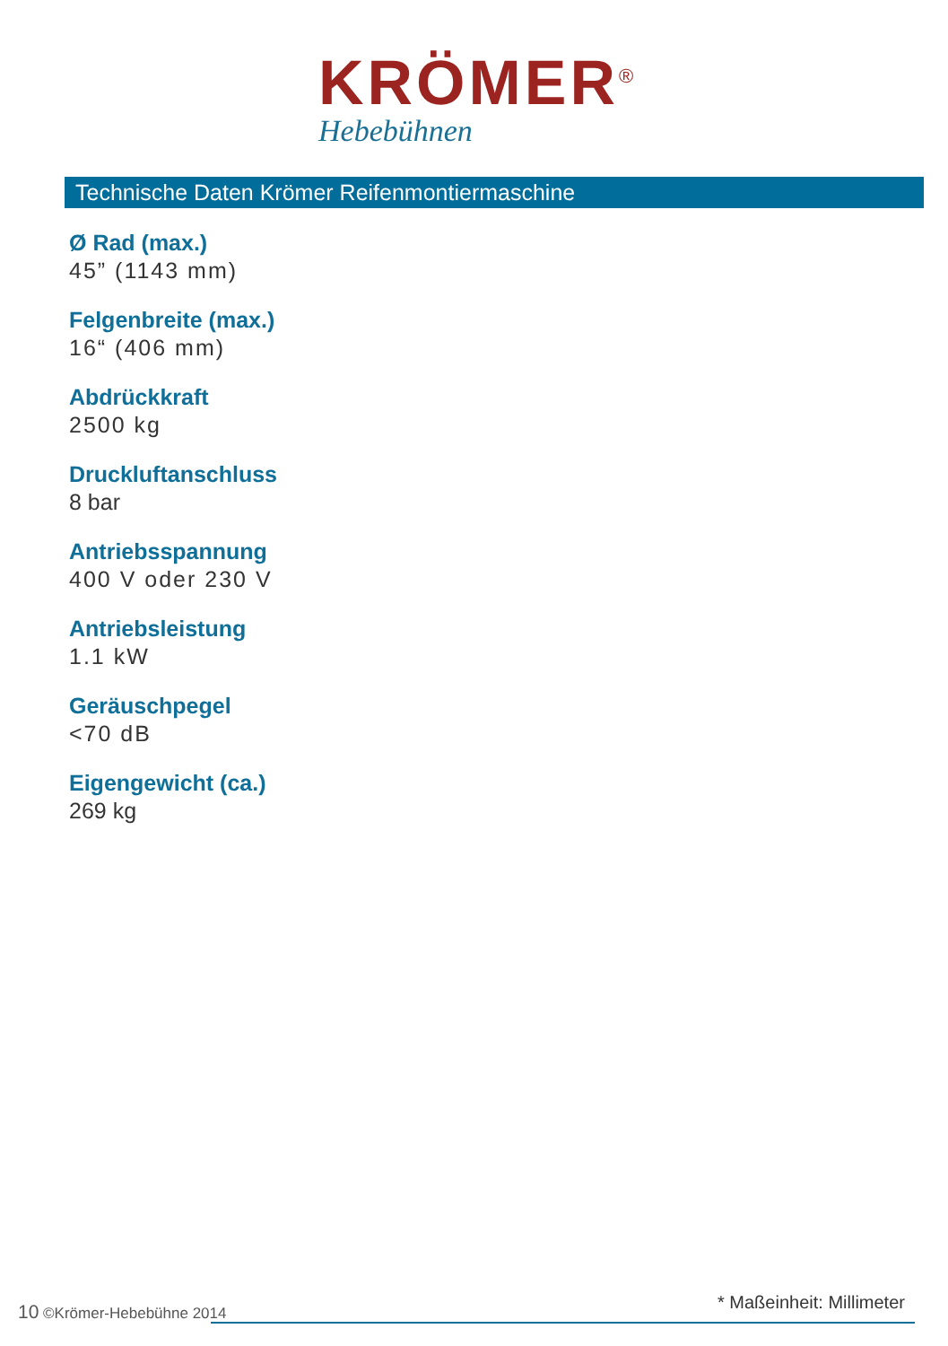KRÖMER<sup>®</sup>
Hebebühnen
Technische Daten Krömer Reifenmontiermaschine
Ø Rad (max.)
45” (1143 mm)
Felgenbreite (max.)
16“ (406 mm)
Abdrückkraft
2500 kg
Druckluftanschluss
8 bar
Antriebsspannung
400 V oder 230 V
Antriebsleistung
1.1 kW
Geräuschpegel
<70 dB
Eigengewicht (ca.)
269 kg
10 ©Krömer-Hebebühne 2014 * Maßeinheit: Millimeter